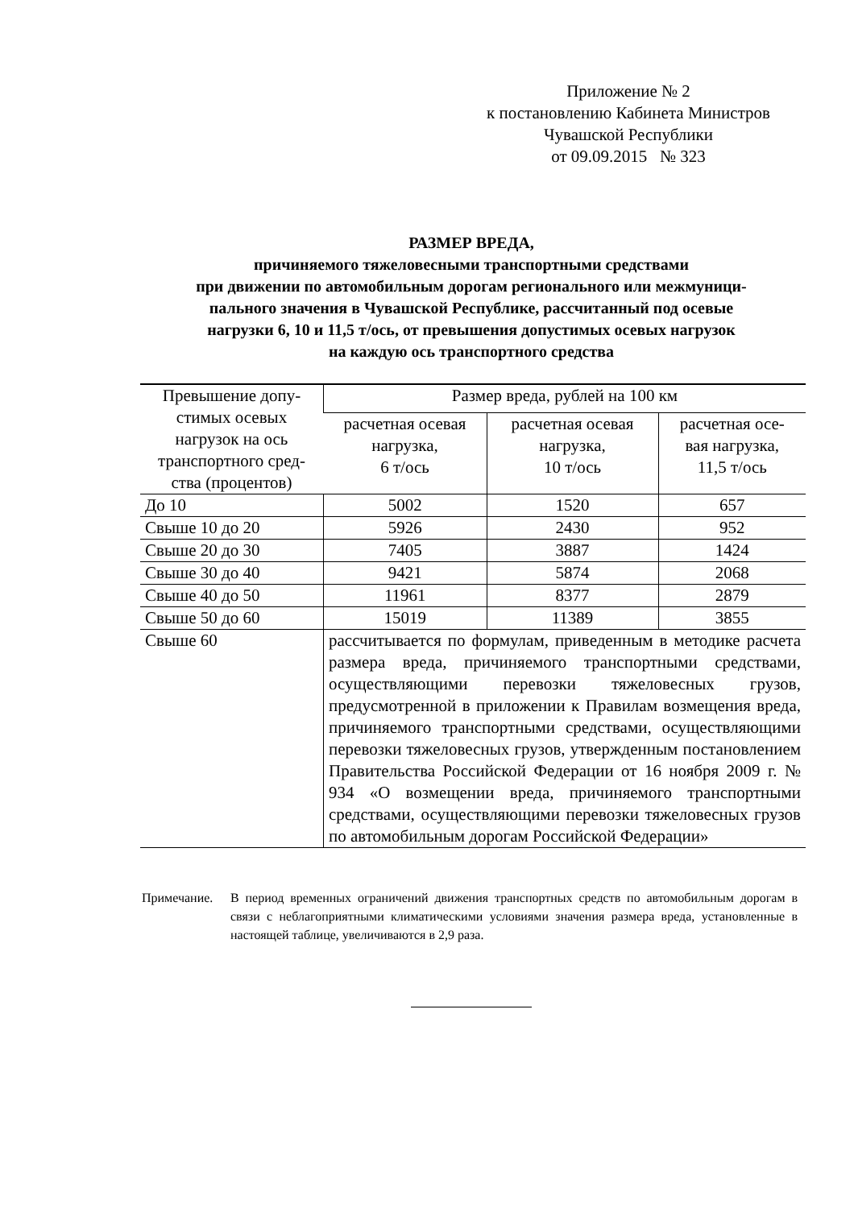Приложение № 2
к постановлению Кабинета Министров
Чувашской Республики
от 09.09.2015 № 323
РАЗМЕР ВРЕДА,
причиняемого тяжеловесными транспортными средствами
при движении по автомобильным дорогам регионального или межмуници-
пального значения в Чувашской Республике, рассчитанный под осевые
нагрузки 6, 10 и 11,5 т/ось, от превышения допустимых осевых нагрузок
на каждую ось транспортного средства
| Превышение допу- стимых осевых нагрузок на ось транспортного сред- ства (процентов) | Размер вреда, рублей на 100 км | | |
| --- | --- | --- | --- |
| | расчетная осевая нагрузка, 6 т/ось | расчетная осевая нагрузка, 10 т/ось | расчетная осе- вая нагрузка, 11,5 т/ось |
| До 10 | 5002 | 1520 | 657 |
| Свыше 10 до 20 | 5926 | 2430 | 952 |
| Свыше 20 до 30 | 7405 | 3887 | 1424 |
| Свыше 30 до 40 | 9421 | 5874 | 2068 |
| Свыше 40 до 50 | 11961 | 8377 | 2879 |
| Свыше 50 до 60 | 15019 | 11389 | 3855 |
| Свыше 60 | рассчитывается по формулам, приведенным в методике расчета размера вреда, причиняемого транспортными средствами, осуществляющими перевозки тяжеловесных грузов, предусмотренной в приложении к Правилам возмещения вреда, причиняемого транспортными средствами, осуществляющими перевозки тяжеловесных грузов, утвержденным постановлением Правительства Российской Федерации от 16 ноября 2009 г. № 934 «О возмещении вреда, причиняемого транспортными средствами, осуществляющими перевозки тяжеловесных грузов по автомобильным дорогам Российской Федерации» | | |
Примечание. В период временных ограничений движения транспортных средств по автомобильным дорогам в связи с неблагоприятными климатическими условиями значения размера вреда, установленные в настоящей таблице, увеличиваются в 2,9 раза.